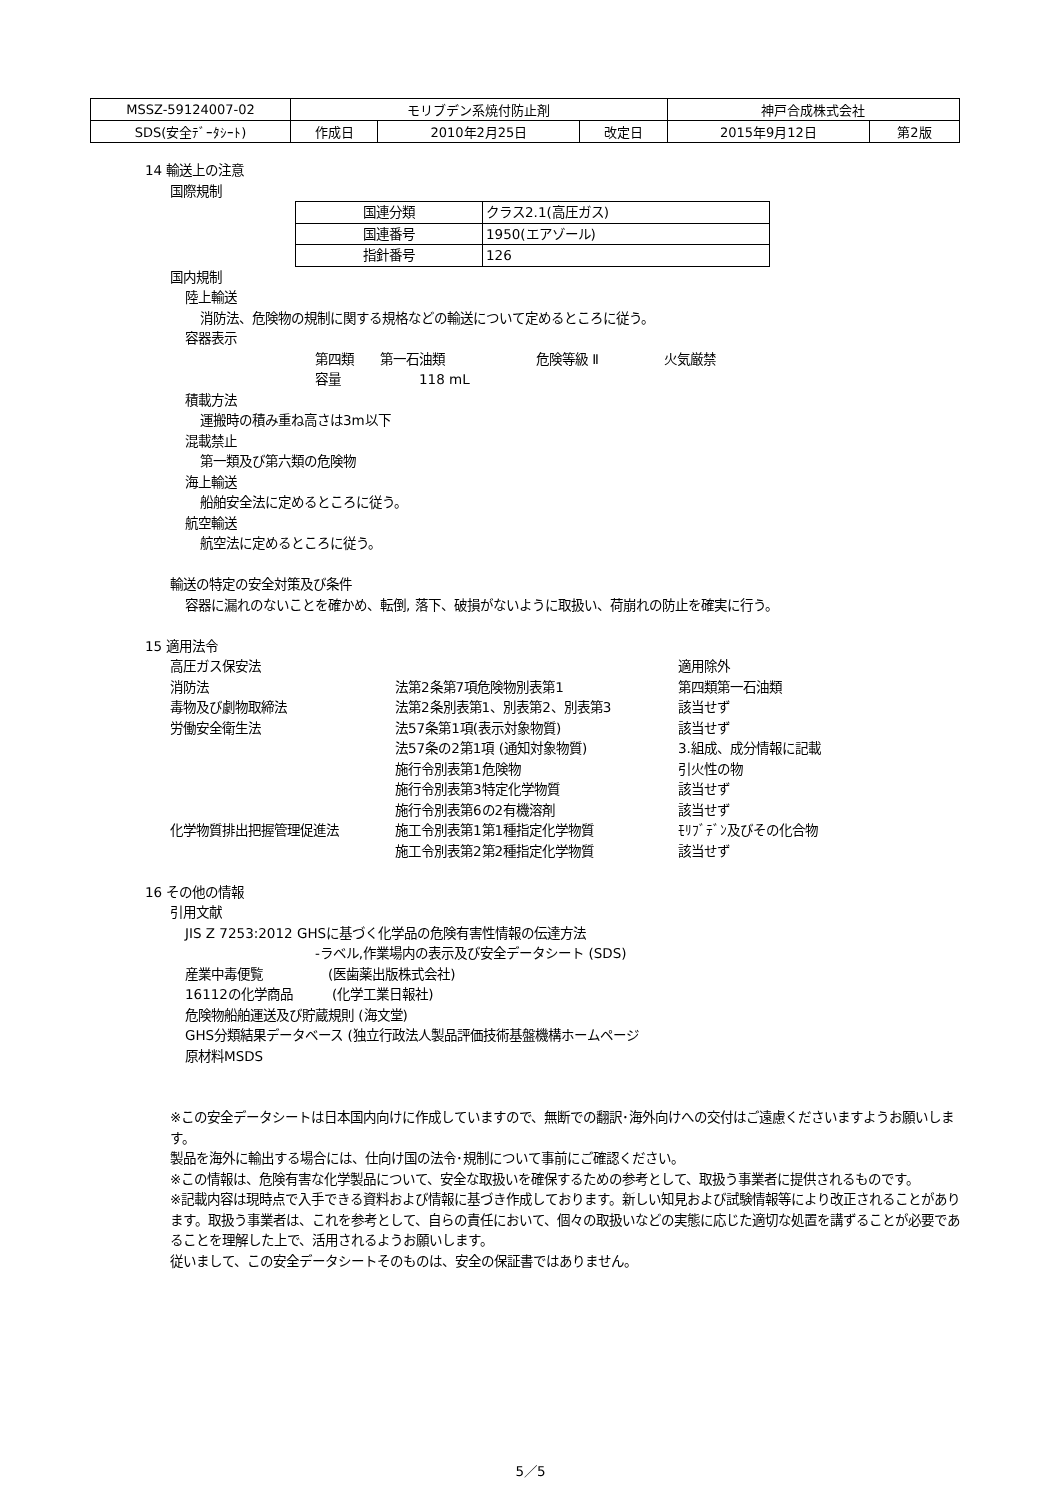| MSSZ-59124007-02 | モリブデン系焼付防止剤 | | | 神戸合成株式会社 | |
| SDS(安全ﾃﾞｰﾀｼｰﾄ) | 作成日 | 2010年2月25日 | 改定日 | 2015年9月12日 | 第2版 |
14 輸送上の注意
国際規制
| 国連分類 | クラス2.1(高圧ガス) |
| 国連番号 | 1950(エアゾール) |
| 指針番号 | 126 |
国内規制
陸上輸送
消防法、危険物の規制に関する規格などの輸送について定めるところに従う。
容器表示
第四類　　第一石油類　　　　　　　危険等級 Ⅱ　　　　　火気厳禁
容量　　　　　　118 mL
積載方法
運搬時の積み重ね高さは3m以下
混載禁止
第一類及び第六類の危険物
海上輸送
船舶安全法に定めるところに従う。
航空輸送
航空法に定めるところに従う。
輸送の特定の安全対策及び条件
容器に漏れのないことを確かめ、転倒, 落下、破損がないように取扱い、荷崩れの防止を確実に行う。
15 適用法令
| 高圧ガス保安法 | | 適用除外 |
| 消防法 | 法第2条第7項危険物別表第1 | 第四類第一石油類 |
| 毒物及び劇物取締法 | 法第2条別表第1、別表第2、別表第3 | 該当せず |
| 労働安全衛生法 | 法57条第1項(表示対象物質) | 該当せず |
| | 法57条の2第1項 (通知対象物質) | 3.組成、成分情報に記載 |
| | 施行令別表第1危険物 | 引火性の物 |
| | 施行令別表第3特定化学物質 | 該当せず |
| | 施行令別表第6の2有機溶剤 | 該当せず |
| 化学物質排出把握管理促進法 | 施工令別表第1第1種指定化学物質 | ﾓﾘﾌﾞﾃﾞﾝ及びその化合物 |
| | 施工令別表第2第2種指定化学物質 | 該当せず |
16 その他の情報
引用文献
JIS Z 7253:2012 GHSに基づく化学品の危険有害性情報の伝達方法
-ラベル,作業場内の表示及び安全データシート (SDS)
産業中毒便覧　　　　　(医歯薬出版株式会社)
16112の化学商品　　　(化学工業日報社)
危険物船舶運送及び貯蔵規則 (海文堂)
GHS分類結果データベース (独立行政法人製品評価技術基盤機構ホームページ
原材料MSDS
※この安全データシートは日本国内向けに作成していますので、無断での翻訳･海外向けへの交付はご遠慮くださいますようお願いします。
製品を海外に輸出する場合には、仕向け国の法令･規制について事前にご確認ください。
※この情報は、危険有害な化学製品について、安全な取扱いを確保するための参考として、取扱う事業者に提供されるものです。
※記載内容は現時点で入手できる資料および情報に基づき作成しております。新しい知見および試験情報等により改正されることがあります。取扱う事業者は、これを参考として、自らの責任において、個々の取扱いなどの実態に応じた適切な処置を講ずることが必要であることを理解した上で、活用されるようお願いします。
従いまして、この安全データシートそのものは、安全の保証書ではありません。
5／5